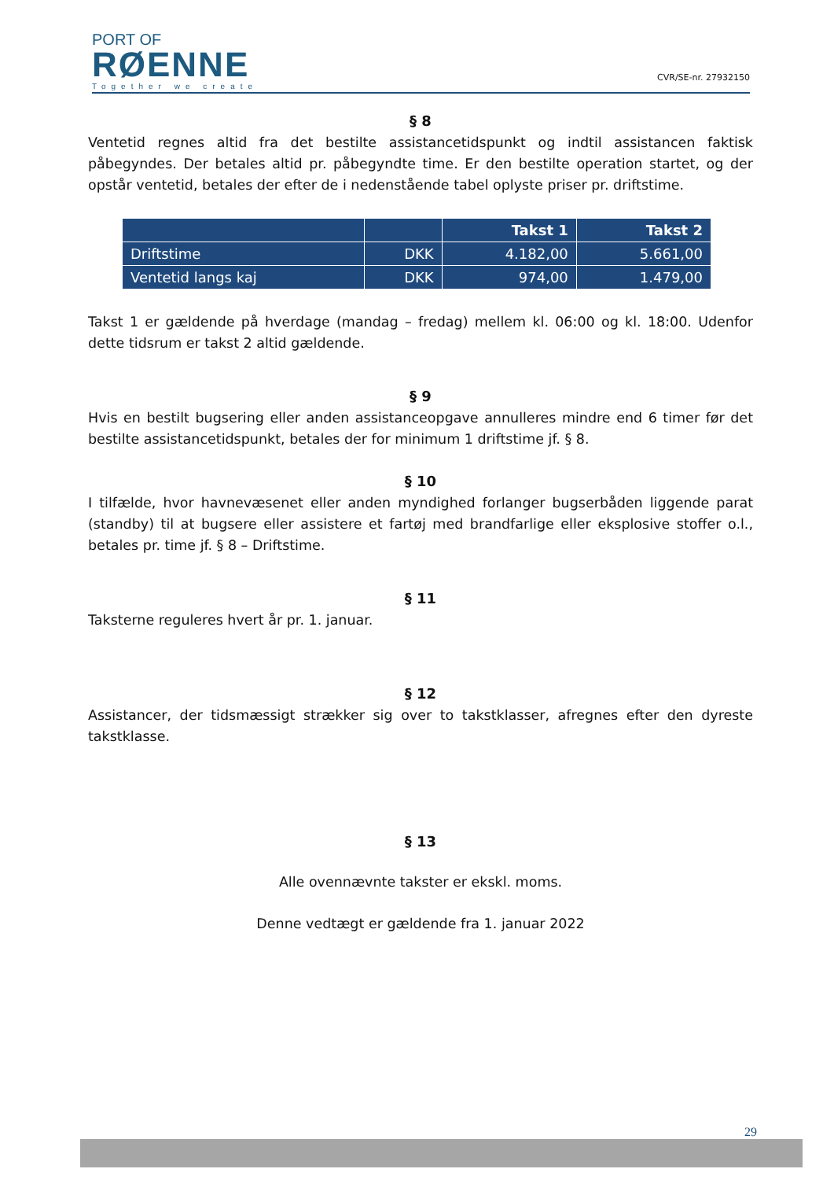PORT OF
RØENNE
Together we create
CVR/SE-nr. 27932150
§ 8
Ventetid regnes altid fra det bestilte assistancetidspunkt og indtil assistancen faktisk påbegyndes. Der betales altid pr. påbegyndte time. Er den bestilte operation startet, og der opstår ventetid, betales der efter de i nedenstående tabel oplyste priser pr. driftstime.
| | | Takst 1 | Takst 2 |
| --- | --- | --- | --- |
| Driftstime | DKK | 4.182,00 | 5.661,00 |
| Ventetid langs kaj | DKK | 974,00 | 1.479,00 |
Takst 1 er gældende på hverdage (mandag – fredag) mellem kl. 06:00 og kl. 18:00. Udenfor dette tidsrum er takst 2 altid gældende.
§ 9
Hvis en bestilt bugsering eller anden assistanceopgave annulleres mindre end 6 timer før det bestilte assistancetidspunkt, betales der for minimum 1 driftstime jf. § 8.
§ 10
I tilfælde, hvor havnevæsenet eller anden myndighed forlanger bugserbåden liggende parat (standby) til at bugsere eller assistere et fartøj med brandfarlige eller eksplosive stoffer o.l., betales pr. time jf. § 8 – Driftstime.
§ 11
Taksterne reguleres hvert år pr. 1. januar.
§ 12
Assistancer, der tidsmæssigt strækker sig over to takstklasser, afregnes efter den dyreste takstklasse.
§ 13
Alle ovennævnte takster er ekskl. moms.
Denne vedtægt er gældende fra 1. januar 2022
29